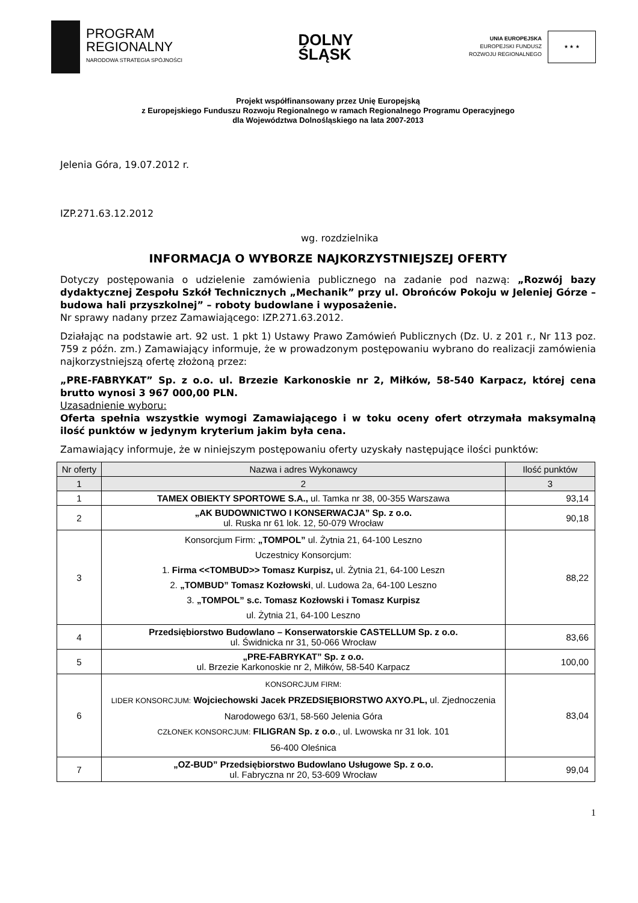PROGRAM
REGIONALNY
NARODOWA STRATEGIA SPÓJNOŚCI
DOLNY
ŚLĄSK
UNIA EUROPEJSKA
EUROPEJSKI FUNDUSZ
ROZWOJU REGIONALNEGO
★ ★ ★
Projekt współfinansowany przez Unię Europejską
z Europejskiego Funduszu Rozwoju Regionalnego w ramach Regionalnego Programu Operacyjnego
dla Województwa Dolnośląskiego na lata 2007-2013
Jelenia Góra, 19.07.2012 r.
IZP.271.63.12.2012
wg. rozdzielnika
INFORMACJA O WYBORZE NAJKORZYSTNIEJSZEJ OFERTY
Dotyczy postępowania o udzielenie zamówienia publicznego na zadanie pod nazwą: „Rozwój bazy dydaktycznej Zespołu Szkół Technicznych „Mechanik” przy ul. Obrońców Pokoju w Jeleniej Górze – budowa hali przyszkolnej” – roboty budowlane i wyposażenie.
Nr sprawy nadany przez Zamawiającego: IZP.271.63.2012.
Działając na podstawie art. 92 ust. 1 pkt 1) Ustawy Prawo Zamówień Publicznych (Dz. U. z 201 r., Nr 113 poz. 759 z późn. zm.) Zamawiający informuje, że w prowadzonym postępowaniu wybrano do realizacji zamówienia najkorzystniejszą ofertę złożoną przez:
„PRE-FABRYKAT” Sp. z o.o. ul. Brzezie Karkonoskie nr 2, Miłków, 58-540 Karpacz, której cena brutto wynosi 3 967 000,00 PLN.
Uzasadnienie wyboru:
Oferta spełnia wszystkie wymogi Zamawiającego i w toku oceny ofert otrzymała maksymalną ilość punktów w jedynym kryterium jakim była cena.
Zamawiający informuje, że w niniejszym postępowaniu oferty uzyskały następujące ilości punktów:
| Nr oferty | Nazwa i adres Wykonawcy | Ilość punktów |
| --- | --- | --- |
| 1 | 2 | 3 |
| 1 | TAMEX OBIEKTY SPORTOWE S.A., ul. Tamka nr 38, 00-355 Warszawa | 93,14 |
| 2 | „AK BUDOWNICTWO I KONSERWACJA” Sp. z o.o. ul. Ruska nr 61 lok. 12, 50-079 Wrocław | 90,18 |
| 3 | Konsorcjum Firm: „TOMPOL” ul. Żytnia 21, 64-100 Leszno Uczestnicy Konsorcjum: 1. Firma <<TOMBUD>> Tomasz Kurpisz, ul. Żytnia 21, 64-100 Leszn 2. „TOMBUD” Tomasz Kozłowski , ul. Ludowa 2a, 64-100 Leszno 3. „TOMPOL” s.c. Tomasz Kozłowski i Tomasz Kurpisz ul. Żytnia 21, 64-100 Leszno | 88,22 |
| 4 | Przedsiębiorstwo Budowlano – Konserwatorskie CASTELLUM Sp. z o.o. ul. Świdnicka nr 31, 50-066 Wrocław | 83,66 |
| 5 | „PRE-FABRYKAT” Sp. z o.o. ul. Brzezie Karkonoskie nr 2, Miłków, 58-540 Karpacz | 100,00 |
| 6 | KONSORCJUM FIRM: LIDER KONSORCJUM: Wojciechowski Jacek PRZEDSIĘBIORSTWO AXYO.PL, ul. Zjednoczenia Narodowego 63/1, 58-560 Jelenia Góra CZŁONEK KONSORCJUM: FILIGRAN Sp. z o.o ., ul. Lwowska nr 31 lok. 101 56-400 Oleśnica | 83,04 |
| 7 | „OZ-BUD” Przedsiębiorstwo Budowlano Usługowe Sp. z o.o. ul. Fabryczna nr 20, 53-609 Wrocław | 99,04 |
1